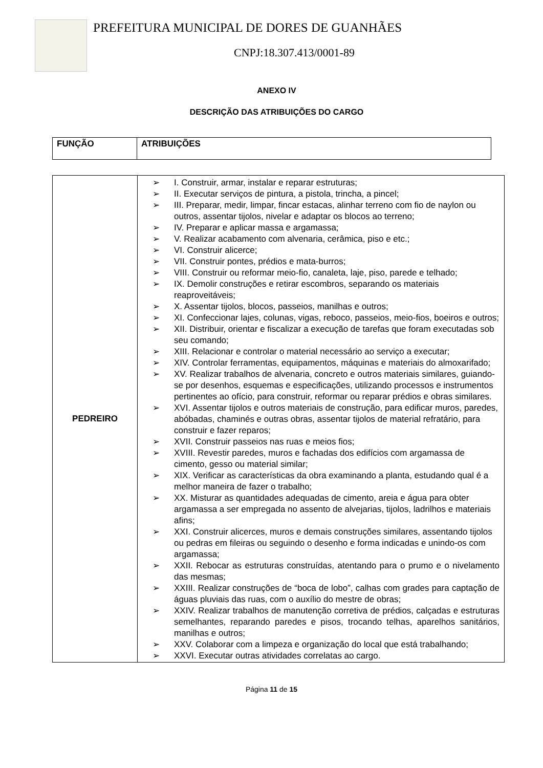PREFEITURA MUNICIPAL DE DORES DE GUANHÃES
CNPJ:18.307.413/0001-89
ANEXO IV
DESCRIÇÃO DAS ATRIBUIÇÕES DO CARGO
| FUNÇÃO | ATRIBUIÇÕES |
| --- | --- |
| PEDREIRO | ➢ I. Construir, armar, instalar e reparar estruturas; ➢ II. Executar serviços de pintura, a pistola, trincha, a pincel; ➢ III. Preparar, medir, limpar, fincar estacas, alinhar terreno com fio de naylon ou outros, assentar tijolos, nivelar e adaptar os blocos ao terreno; ➢ IV. Preparar e aplicar massa e argamassa; ➢ V. Realizar acabamento com alvenaria, cerâmica, piso e etc.; ➢ VI. Construir alicerce; ➢ VII. Construir pontes, prédios e mata-burros; ➢ VIII. Construir ou reformar meio-fio, canaleta, laje, piso, parede e telhado; ➢ IX. Demolir construções e retirar escombros, separando os materiais reaproveitáveis; ➢ X. Assentar tijolos, blocos, passeios, manilhas e outros; ➢ XI. Confeccionar lajes, colunas, vigas, reboco, passeios, meio-fios, boeiros e outros; ➢ XII. Distribuir, orientar e fiscalizar a execução de tarefas que foram executadas sob seu comando; ➢ XIII. Relacionar e controlar o material necessário ao serviço a executar; ➢ XIV. Controlar ferramentas, equipamentos, máquinas e materiais do almoxarifado; ➢ XV. Realizar trabalhos de alvenaria, concreto e outros materiais similares, guiando-se por desenhos, esquemas e especificações, utilizando processos e instrumentos pertinentes ao ofício, para construir, reformar ou reparar prédios e obras similares. ➢ XVI. Assentar tijolos e outros materiais de construção, para edificar muros, paredes, abóbadas, chaminés e outras obras, assentar tijolos de material refratário, para construir e fazer reparos; ➢ XVII. Construir passeios nas ruas e meios fios; ➢ XVIII. Revestir paredes, muros e fachadas dos edifícios com argamassa de cimento, gesso ou material similar; ➢ XIX. Verificar as características da obra examinando a planta, estudando qual é a melhor maneira de fazer o trabalho; ➢ XX. Misturar as quantidades adequadas de cimento, areia e água para obter argamassa a ser empregada no assento de alvejarias, tijolos, ladrilhos e materiais afins; ➢ XXI. Construir alicerces, muros e demais construções similares, assentando tijolos ou pedras em fileiras ou seguindo o desenho e forma indicadas e unindo-os com argamassa; ➢ XXII. Rebocar as estruturas construídas, atentando para o prumo e o nivelamento das mesmas; ➢ XXIII. Realizar construções de “boca de lobo”, calhas com grades para captação de águas pluviais das ruas, com o auxílio do mestre de obras; ➢ XXIV. Realizar trabalhos de manutenção corretiva de prédios, calçadas e estruturas semelhantes, reparando paredes e pisos, trocando telhas, aparelhos sanitários, manilhas e outros; ➢ XXV. Colaborar com a limpeza e organização do local que está trabalhando; ➢ XXVI. Executar outras atividades correlatas ao cargo. |
Página 11 de 15